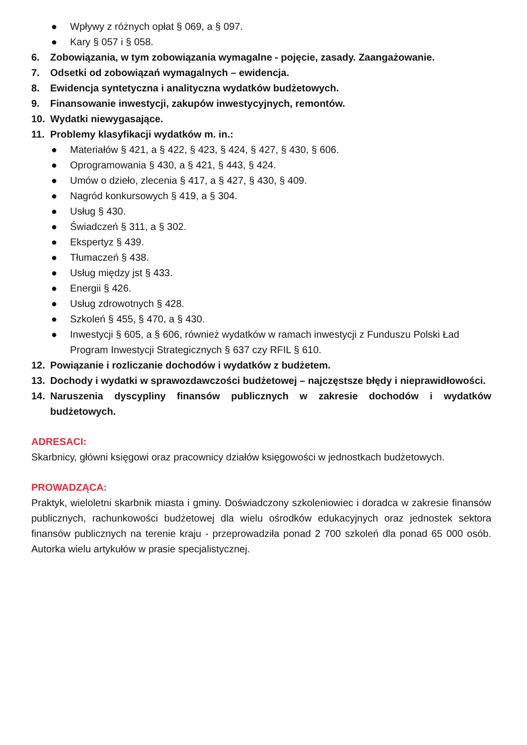● Wpływy z różnych opłat § 069, a § 097.
● Kary § 057 i § 058.
6. Zobowiązania, w tym zobowiązania wymagalne - pojęcie, zasady. Zaangażowanie.
7. Odsetki od zobowiązań wymagalnych – ewidencja.
8. Ewidencja syntetyczna i analityczna wydatków budżetowych.
9. Finansowanie inwestycji, zakupów inwestycyjnych, remontów.
10. Wydatki niewygasające.
11. Problemy klasyfikacji wydatków m. in.:
● Materiałów § 421, a § 422, § 423, § 424, § 427, § 430, § 606.
● Oprogramowania § 430, a § 421, § 443, § 424.
● Umów o dzieło, zlecenia § 417, a § 427, § 430, § 409.
● Nagród konkursowych § 419, a § 304.
● Usług § 430.
● Świadczeń § 311, a § 302.
● Ekspertyz § 439.
● Tłumaczeń § 438.
● Usług między jst § 433.
● Energii § 426.
● Usług zdrowotnych § 428.
● Szkoleń § 455, § 470, a § 430.
● Inwestycji § 605, a § 606, również wydatków w ramach inwestycji z Funduszu Polski Ład Program Inwestycji Strategicznych § 637 czy RFIL § 610.
12. Powiązanie i rozliczanie dochodów i wydatków z budżetem.
13. Dochody i wydatki w sprawozdawczości budżetowej – najczęstsze błędy i nieprawidłowości.
14. Naruszenia dyscypliny finansów publicznych w zakresie dochodów i wydatków budżetowych.
ADRESACI:
Skarbnicy, główni księgowi oraz pracownicy działów księgowości w jednostkach budżetowych.
PROWADZĄCA:
Praktyk, wieloletni skarbnik miasta i gminy. Doświadczony szkoleniowiec i doradca w zakresie finansów publicznych, rachunkowości budżetowej dla wielu ośrodków edukacyjnych oraz jednostek sektora finansów publicznych na terenie kraju - przeprowadziła ponad 2 700 szkoleń dla ponad 65 000 osób. Autorka wielu artykułów w prasie specjalistycznej.